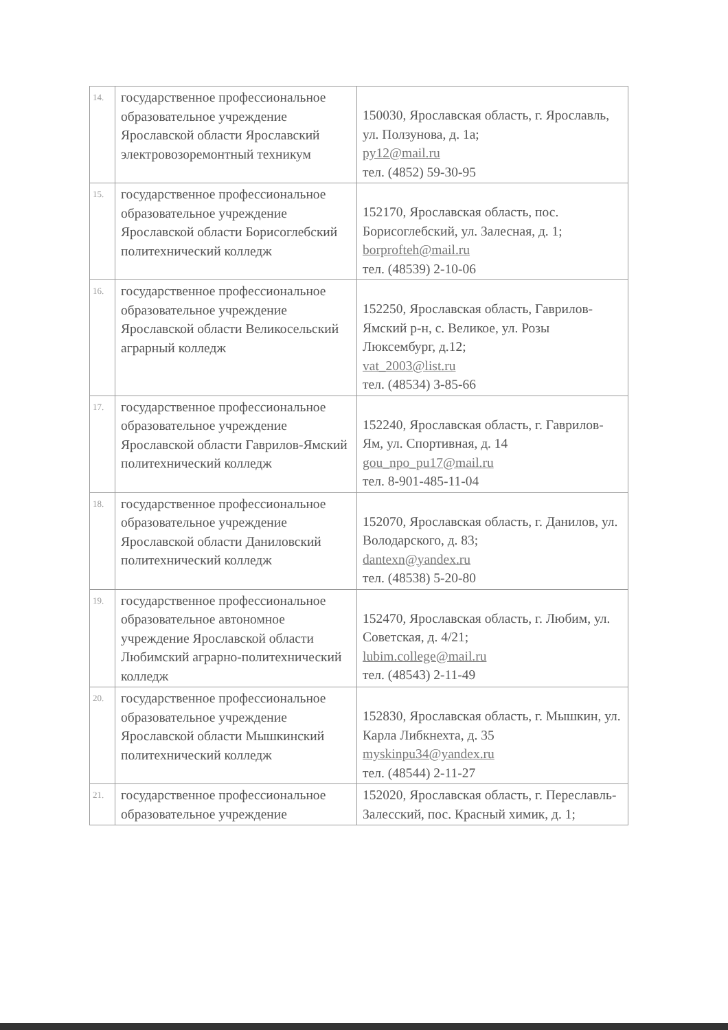| 14. | государственное профессиональное образовательное учреждение Ярославской области Ярославский электровозоремонтный техникум | 150030, Ярославская область, г. Ярославль, ул. Ползунова, д. 1а; py12@mail.ru тел. (4852) 59-30-95 |
| 15. | государственное профессиональное образовательное учреждение Ярославской области Борисоглебский политехнический колледж | 152170, Ярославская область, пос. Борисоглебский, ул. Залесная, д. 1; borprofteh@mail.ru тел. (48539) 2-10-06 |
| 16. | государственное профессиональное образовательное учреждение Ярославской области Великосельский аграрный колледж | 152250, Ярославская область, Гаврилов-Ямский р-н, с. Великое, ул. Розы Люксембург, д.12; vat_2003@list.ru тел. (48534) 3-85-66 |
| 17. | государственное профессиональное образовательное учреждение Ярославской области Гаврилов-Ямский политехнический колледж | 152240, Ярославская область, г. Гаврилов-Ям, ул. Спортивная, д. 14 gou_npo_pu17@mail.ru тел. 8-901-485-11-04 |
| 18. | государственное профессиональное образовательное учреждение Ярославской области Даниловский политехнический колледж | 152070, Ярославская область, г. Данилов, ул. Володарского, д. 83; dantexn@yandex.ru тел. (48538) 5-20-80 |
| 19. | государственное профессиональное образовательное автономное учреждение Ярославской области Любимский аграрно-политехнический колледж | 152470, Ярославская область, г. Любим, ул. Советская, д. 4/21; lubim.college@mail.ru тел. (48543) 2-11-49 |
| 20. | государственное профессиональное образовательное учреждение Ярославской области Мышкинский политехнический колледж | 152830, Ярославская область, г. Мышкин, ул. Карла Либкнехта, д. 35 myskinpu34@yandex.ru тел. (48544) 2-11-27 |
| 21. | государственное профессиональное образовательное учреждение | 152020, Ярославская область, г. Переславль-Залесский, пос. Красный химик, д. 1; |